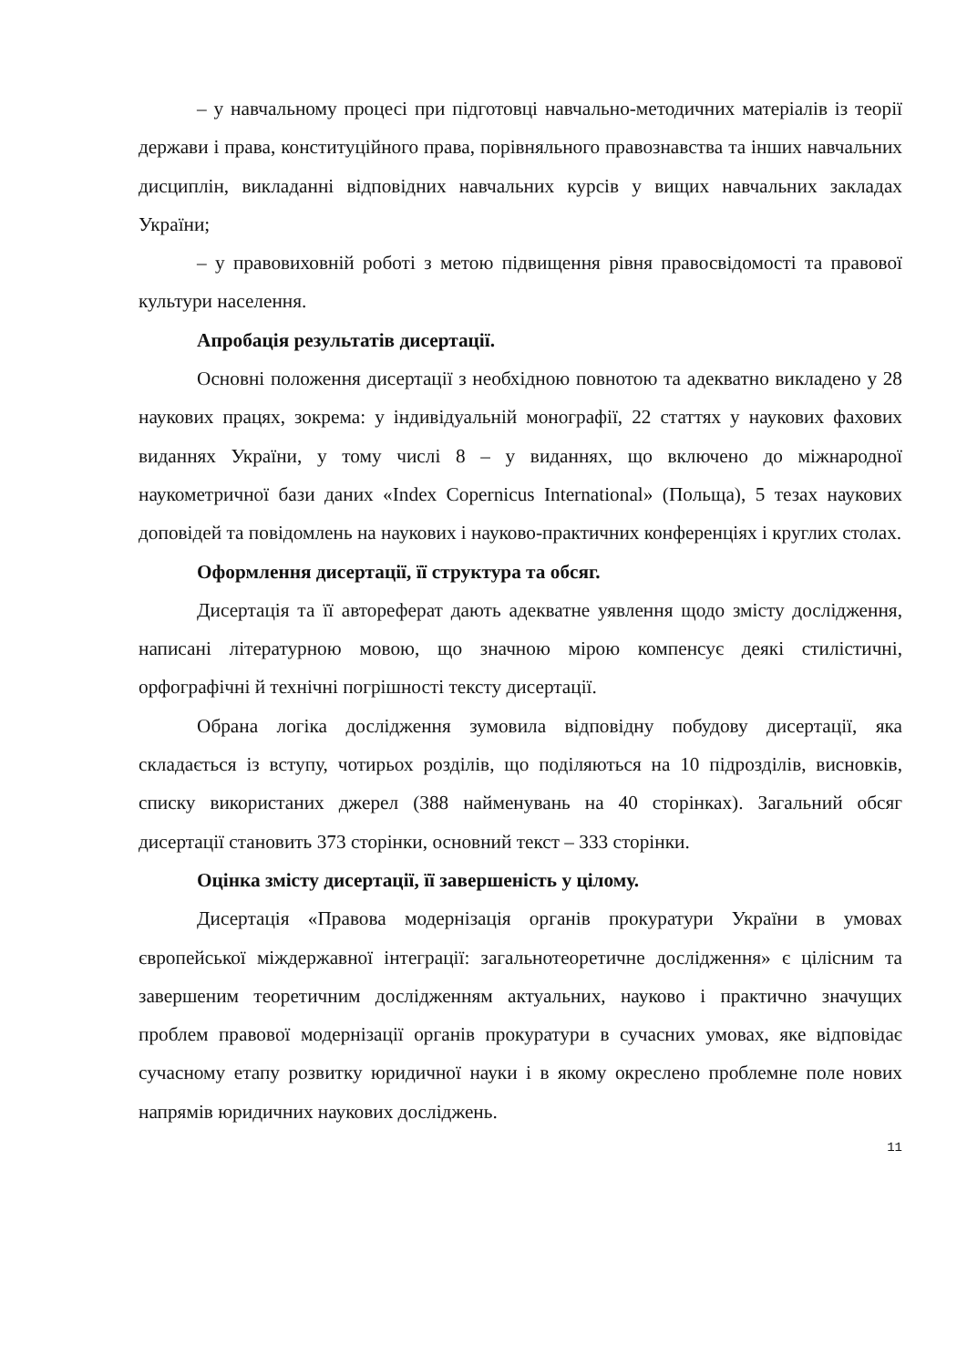– у навчальному процесі при підготовці навчально-методичних матеріалів із теорії держави і права, конституційного права, порівняльного правознавства та інших навчальних дисциплін, викладанні відповідних навчальних курсів у вищих навчальних закладах України;
– у правовиховній роботі з метою підвищення рівня правосвідомості та правової культури населення.
Апробація результатів дисертації.
Основні положення дисертації з необхідною повнотою та адекватно викладено у 28 наукових працях, зокрема: у індивідуальній монографії, 22 статтях у наукових фахових виданнях України, у тому числі 8 – у виданнях, що включено до міжнародної наукометричної бази даних «Index Copernicus International» (Польща), 5 тезах наукових доповідей та повідомлень на наукових і науково-практичних конференціях і круглих столах.
Оформлення дисертації, її структура та обсяг.
Дисертація та її автореферат дають адекватне уявлення щодо змісту дослідження, написані літературною мовою, що значною мірою компенсує деякі стилістичні, орфографічні й технічні погрішності тексту дисертації.
Обрана логіка дослідження зумовила відповідну побудову дисертації, яка складається із вступу, чотирьох розділів, що поділяються на 10 підрозділів, висновків, списку використаних джерел (388 найменувань на 40 сторінках). Загальний обсяг дисертації становить 373 сторінки, основний текст – 333 сторінки.
Оцінка змісту дисертації, її завершеність у цілому.
Дисертація «Правова модернізація органів прокуратури України в умовах європейської міждержавної інтеграції: загальнотеоретичне дослідження» є цілісним та завершеним теоретичним дослідженням актуальних, науково і практично значущих проблем правової модернізації органів прокуратури в сучасних умовах, яке відповідає сучасному етапу розвитку юридичної науки і в якому окреслено проблемне поле нових напрямів юридичних наукових досліджень.
11